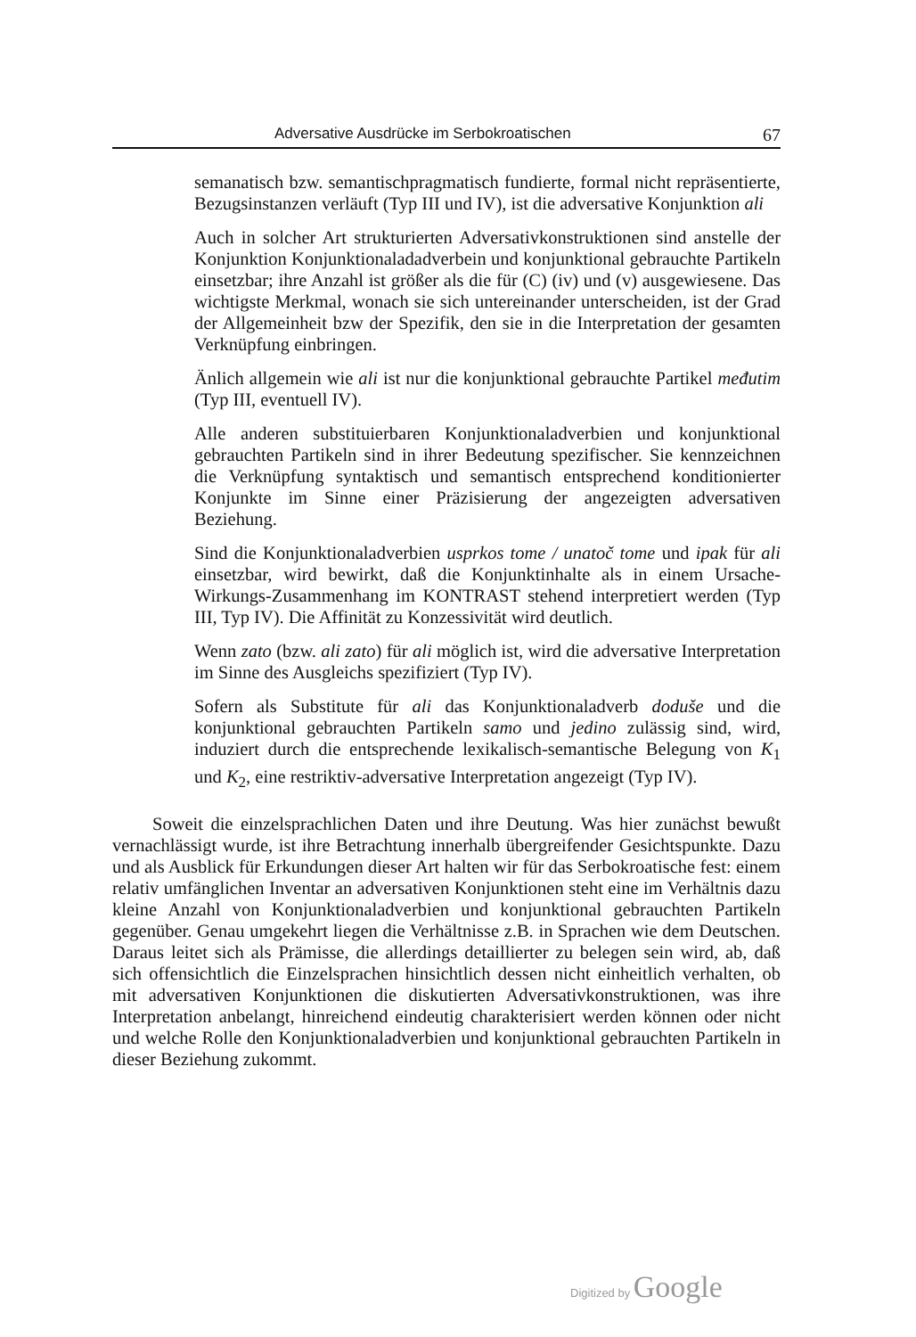Adversative Ausdrücke im Serbokroatischen 67
semanatisch bzw. semantischpragmatisch fundierte, formal nicht repräsentierte, Bezugsinstanzen verläuft (Typ III und IV), ist die adversative Konjunktion ali
Auch in solcher Art strukturierten Adversativkonstruktionen sind anstelle der Konjunktion Konjunktionaladadverbein und konjunktional gebrauchte Partikeln einsetzbar; ihre Anzahl ist größer als die für (C) (iv) und (v) ausgewiesene. Das wichtigste Merkmal, wonach sie sich untereinander unterscheiden, ist der Grad der Allgemeinheit bzw der Spezifik, den sie in die Interpretation der gesamten Verknüpfung einbringen.
Änlich allgemein wie ali ist nur die konjunktional gebrauchte Partikel međutim (Typ III, eventuell IV).
Alle anderen substituierbaren Konjunktionaladverbien und konjunktional gebrauchten Partikeln sind in ihrer Bedeutung spezifischer. Sie kennzeichnen die Verknüpfung syntaktisch und semantisch entsprechend konditionierter Konjunkte im Sinne einer Präzisierung der angezeigten adversativen Beziehung.
Sind die Konjunktionaladverbien usprkos tome / unatoč tome und ipak für ali einsetzbar, wird bewirkt, daß die Konjunktinhalte als in einem Ursache-Wirkungs-Zusammenhang im KONTRAST stehend interpretiert werden (Typ III, Typ IV). Die Affinität zu Konzessivität wird deutlich.
Wenn zato (bzw. ali zato) für ali möglich ist, wird die adversative Interpretation im Sinne des Ausgleichs spezifiziert (Typ IV).
Sofern als Substitute für ali das Konjunktionaladverb doduše und die konjunktional gebrauchten Partikeln samo und jedino zulässig sind, wird, induziert durch die entsprechende lexikalisch-semantische Belegung von K<sub>1</sub> und K<sub>2</sub>, eine restriktiv-adversative Interpretation angezeigt (Typ IV).
Soweit die einzelsprachlichen Daten und ihre Deutung. Was hier zunächst bewußt vernachlässigt wurde, ist ihre Betrachtung innerhalb übergreifender Gesichtspunkte. Dazu und als Ausblick für Erkundungen dieser Art halten wir für das Serbokroatische fest: einem relativ umfänglichen Inventar an adversativen Konjunktionen steht eine im Verhältnis dazu kleine Anzahl von Konjunktionaladverbien und konjunktional gebrauchten Partikeln gegenüber. Genau umgekehrt liegen die Verhältnisse z.B. in Sprachen wie dem Deutschen. Daraus leitet sich als Prämisse, die allerdings detaillierter zu belegen sein wird, ab, daß sich offensichtlich die Einzelsprachen hinsichtlich dessen nicht einheitlich verhalten, ob mit adversativen Konjunktionen die diskutierten Adversativkonstruktionen, was ihre Interpretation anbelangt, hinreichend eindeutig charakterisiert werden können oder nicht und welche Rolle den Konjunktionaladverbien und konjunktional gebrauchten Partikeln in dieser Beziehung zukommt.
Digitized by Google